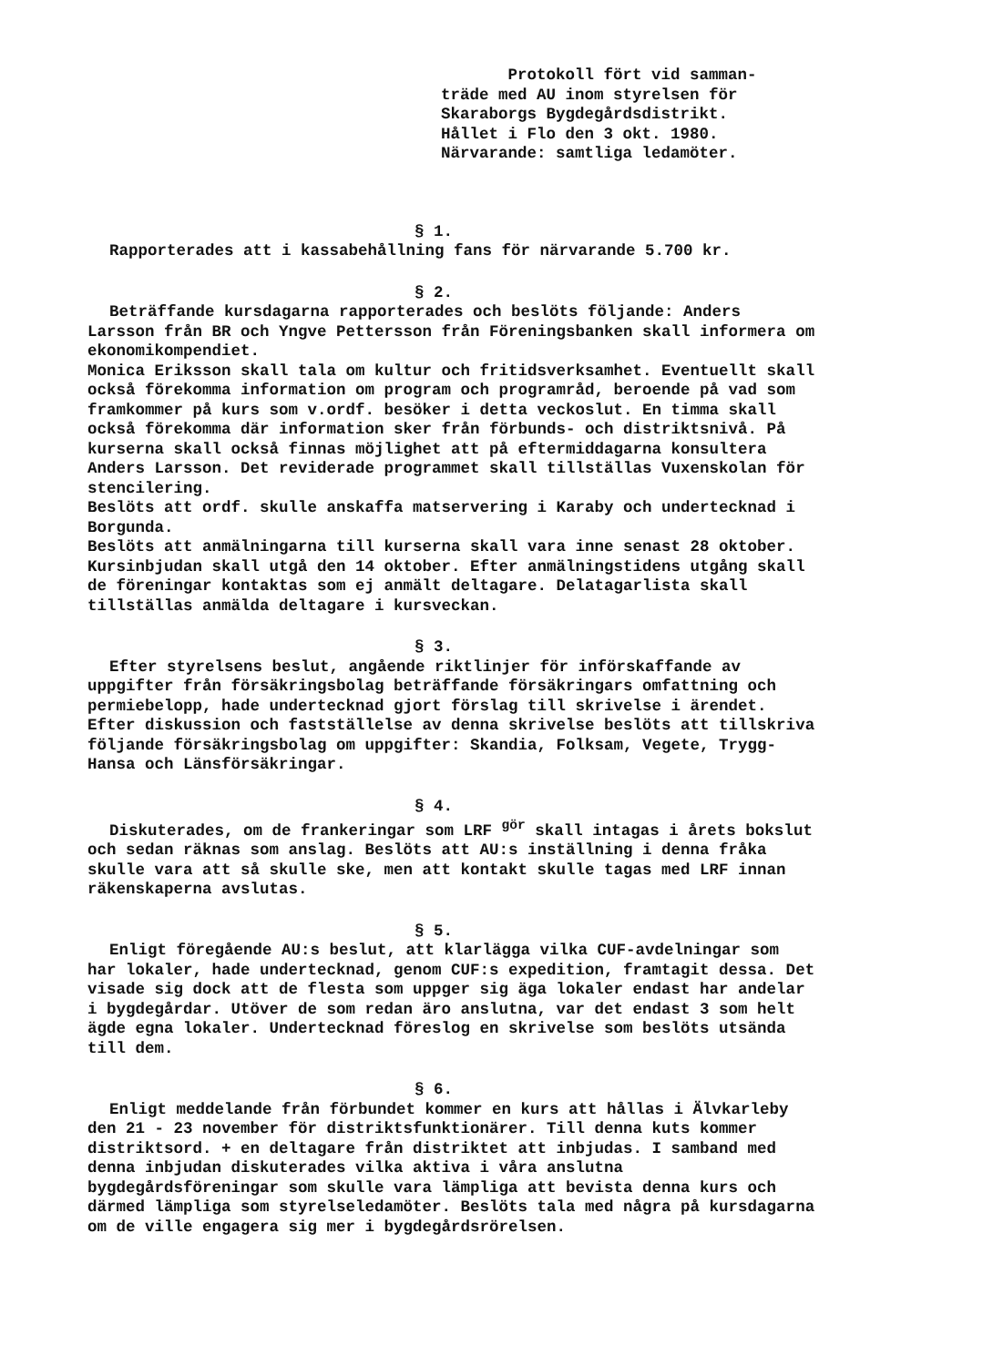Protokoll fört vid samman-
träde med AU inom styrelsen för
Skaraborgs Bygdegårdsdistrikt.
Hållet i Flo den 3 okt. 1980.
Närvarande: samtliga ledamöter.
§ 1.
Rapporterades att i kassabehållning fans för närvarande 5.700 kr.
§ 2.
Beträffande kursdagarna rapporterades och beslöts följande: Anders Larsson från BR och Yngve Pettersson från Föreningsbanken skall informera om ekonomikompendiet.
Monica Eriksson skall tala om kultur och fritidsverksamhet. Eventuellt skall också förekomma information om program och programråd, beroende på vad som framkommer på kurs som v.ordf. besöker i detta veckoslut. En timma skall också förekomma där information sker från förbunds- och distriktsnivå. På kurserna skall också finnas möjlighet att på eftermiddagarna konsultera Anders Larsson. Det reviderade programmet skall tillställas Vuxenskolan för stencilering.
Beslöts att ordf. skulle anskaffa matservering i Karaby och undertecknad i Borgunda.
Beslöts att anmälningarna till kurserna skall vara inne senast 28 oktober. Kursinbjudan skall utgå den 14 oktober. Efter anmälningstidens utgång skall de föreningar kontaktas som ej anmält deltagare. Delatagarlista skall tillställas anmälda deltagare i kursveckan.
§ 3.
Efter styrelsens beslut, angående riktlinjer för införskaffande av uppgifter från försäkringsbolag beträffande försäkringars omfattning och permiebelopp, hade undertecknad gjort förslag till skrivelse i ärendet. Efter diskussion och fastställelse av denna skrivelse beslöts att tillskriva följande försäkringsbolag om uppgifter: Skandia, Folksam, Vegete, Trygg-Hansa och Länsförsäkringar.
§ 4.
Diskuterades, om de frankeringar som LRF <sup>gör</sup> skall intagas i årets bokslut och sedan räknas som anslag. Beslöts att AU:s inställning i denna fråka skulle vara att så skulle ske, men att kontakt skulle tagas med LRF innan räkenskaperna avslutas.
§ 5.
Enligt föregående AU:s beslut, att klarlägga vilka CUF-avdelningar som har lokaler, hade undertecknad, genom CUF:s expedition, framtagit dessa. Det visade sig dock att de flesta som uppger sig äga lokaler endast har andelar i bygdegårdar. Utöver de som redan äro anslutna, var det endast 3 som helt ägde egna lokaler. Undertecknad föreslog en skrivelse som beslöts utsända till dem.
§ 6.
Enligt meddelande från förbundet kommer en kurs att hållas i Älvkarleby den 21 - 23 november för distriktsfunktionärer. Till denna kuts kommer distriktsord. + en deltagare från distriktet att inbjudas. I samband med denna inbjudan diskuterades vilka aktiva i våra anslutna bygdegårdsföreningar som skulle vara lämpliga att bevista denna kurs och därmed lämpliga som styrelseledamöter. Beslöts tala med några på kursdagarna om de ville engagera sig mer i bygdegårdsrörelsen.